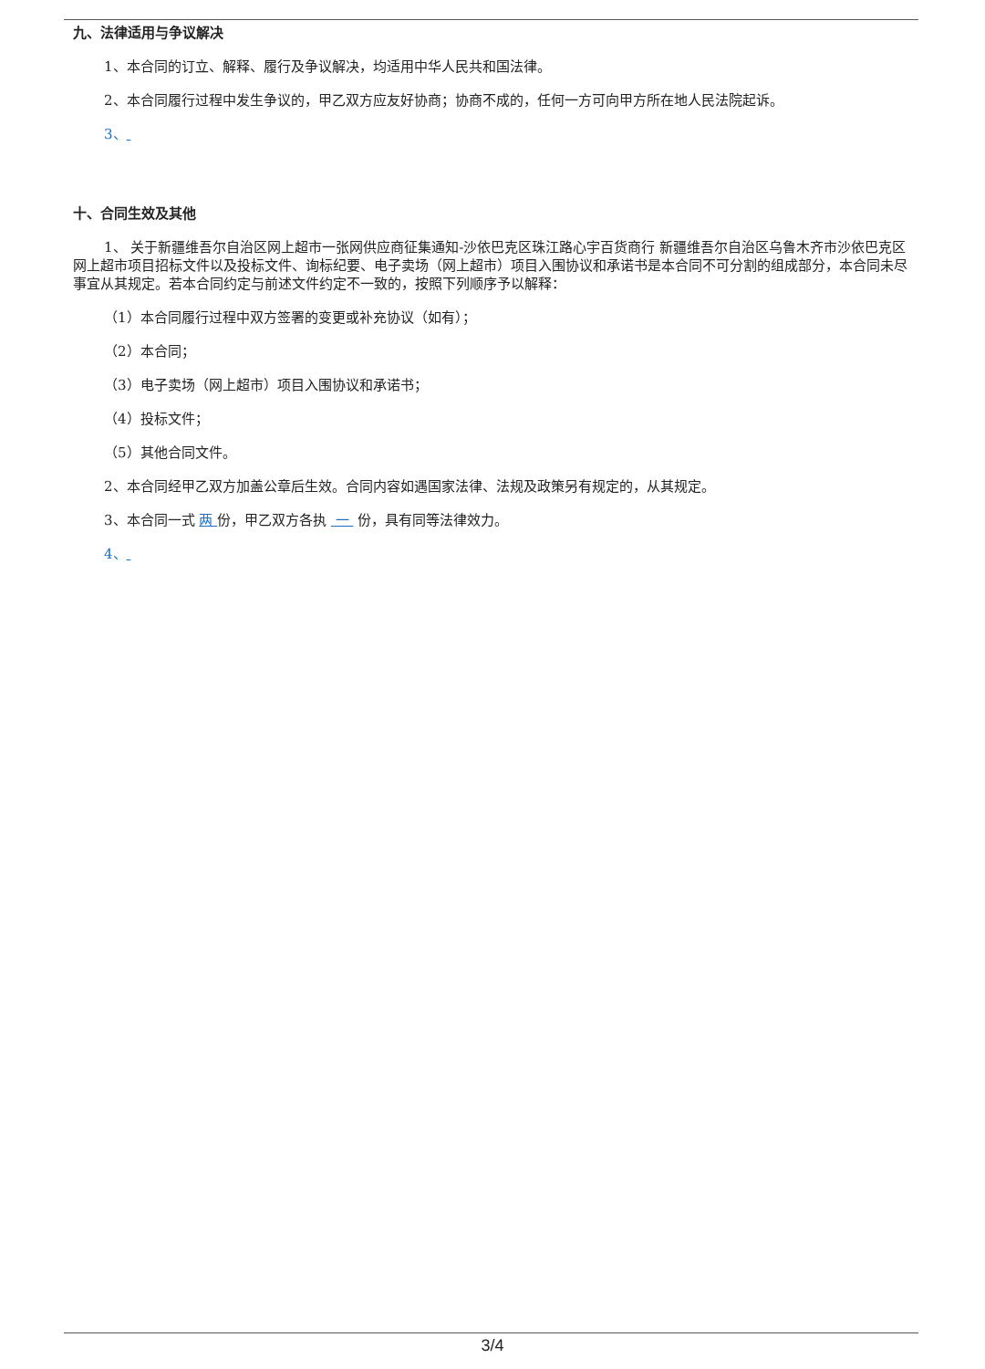九、法律适用与争议解决
1、本合同的订立、解释、履行及争议解决，均适用中华人民共和国法律。
2、本合同履行过程中发生争议的，甲乙双方应友好协商；协商不成的，任何一方可向甲方所在地人民法院起诉。
3、
十、合同生效及其他
1、 关于新疆维吾尔自治区网上超市一张网供应商征集通知-沙依巴克区珠江路心宇百货商行 新疆维吾尔自治区乌鲁木齐市沙依巴克区 网上超市项目招标文件以及投标文件、询标纪要、电子卖场（网上超市）项目入围协议和承诺书是本合同不可分割的组成部分，本合同未尽事宜从其规定。若本合同约定与前述文件约定不一致的，按照下列顺序予以解释：
（1）本合同履行过程中双方签署的变更或补充协议（如有）；
（2）本合同；
（3）电子卖场（网上超市）项目入围协议和承诺书；
（4）投标文件；
（5）其他合同文件。
2、本合同经甲乙双方加盖公章后生效。合同内容如遇国家法律、法规及政策另有规定的，从其规定。
3、本合同一式 两 份，甲乙双方各执 一 份，具有同等法律效力。
4、
3/4